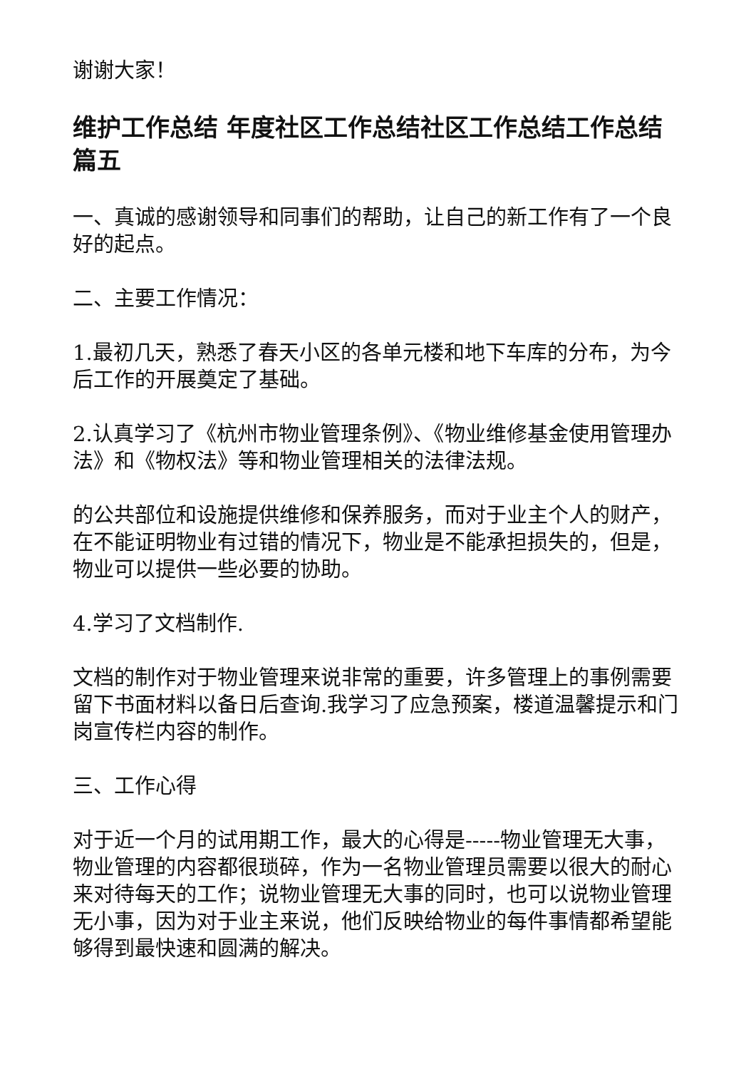谢谢大家！
维护工作总结 年度社区工作总结社区工作总结工作总结篇五
一、真诚的感谢领导和同事们的帮助，让自己的新工作有了一个良好的起点。
二、主要工作情况：
1.最初几天，熟悉了春天小区的各单元楼和地下车库的分布，为今后工作的开展奠定了基础。
2.认真学习了《杭州市物业管理条例》、《物业维修基金使用管理办法》和《物权法》等和物业管理相关的法律法规。
的公共部位和设施提供维修和保养服务，而对于业主个人的财产，在不能证明物业有过错的情况下，物业是不能承担损失的，但是，物业可以提供一些必要的协助。
4.学习了文档制作.
文档的制作对于物业管理来说非常的重要，许多管理上的事例需要留下书面材料以备日后查询.我学习了应急预案，楼道温馨提示和门岗宣传栏内容的制作。
三、工作心得
对于近一个月的试用期工作，最大的心得是-----物业管理无大事，物业管理的内容都很琐碎，作为一名物业管理员需要以很大的耐心来对待每天的工作；说物业管理无大事的同时，也可以说物业管理无小事，因为对于业主来说，他们反映给物业的每件事情都希望能够得到最快速和圆满的解决。